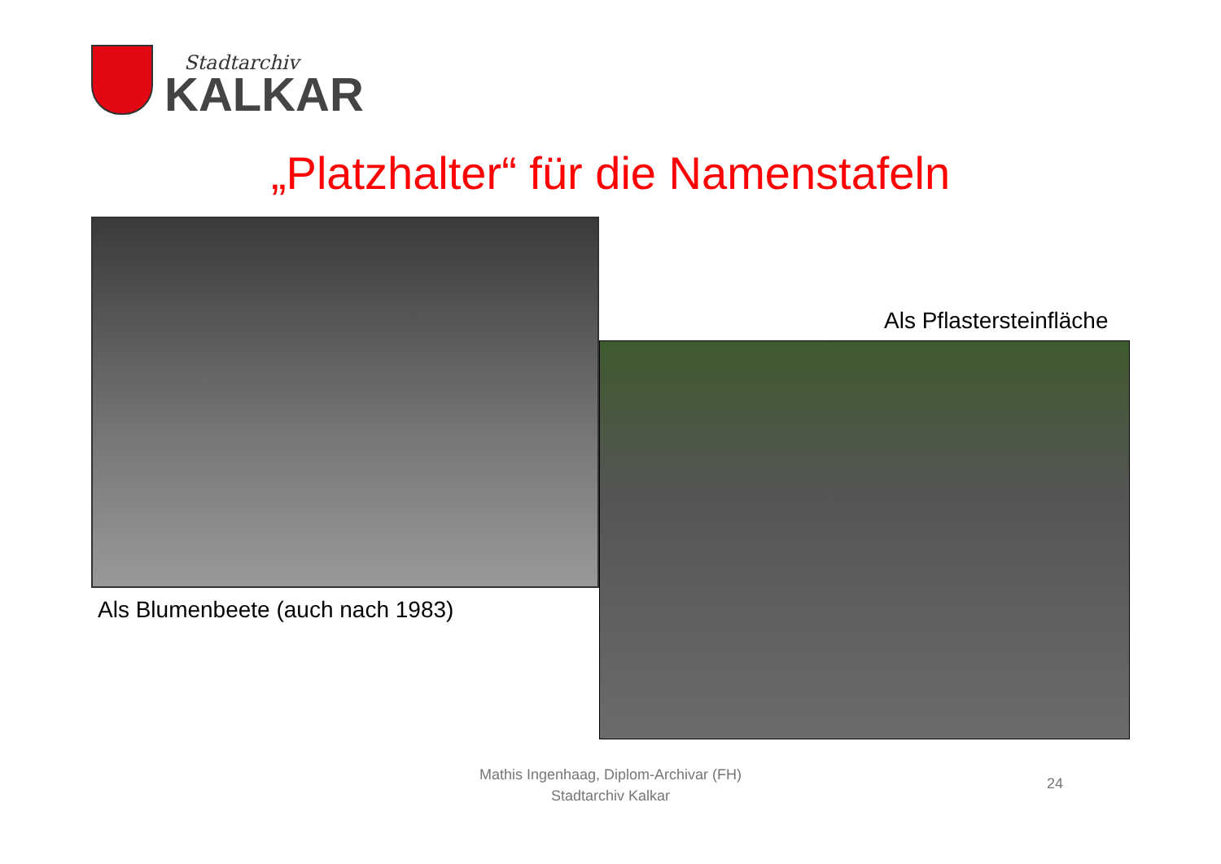Stadtarchiv
KALKAR
„Platzhalter“ für die Namenstafeln
Als Blumenbeete (auch nach 1983)
Als Pflastersteinfläche
Mathis Ingenhaag, Diplom-Archivar (FH)
Stadtarchiv Kalkar
24